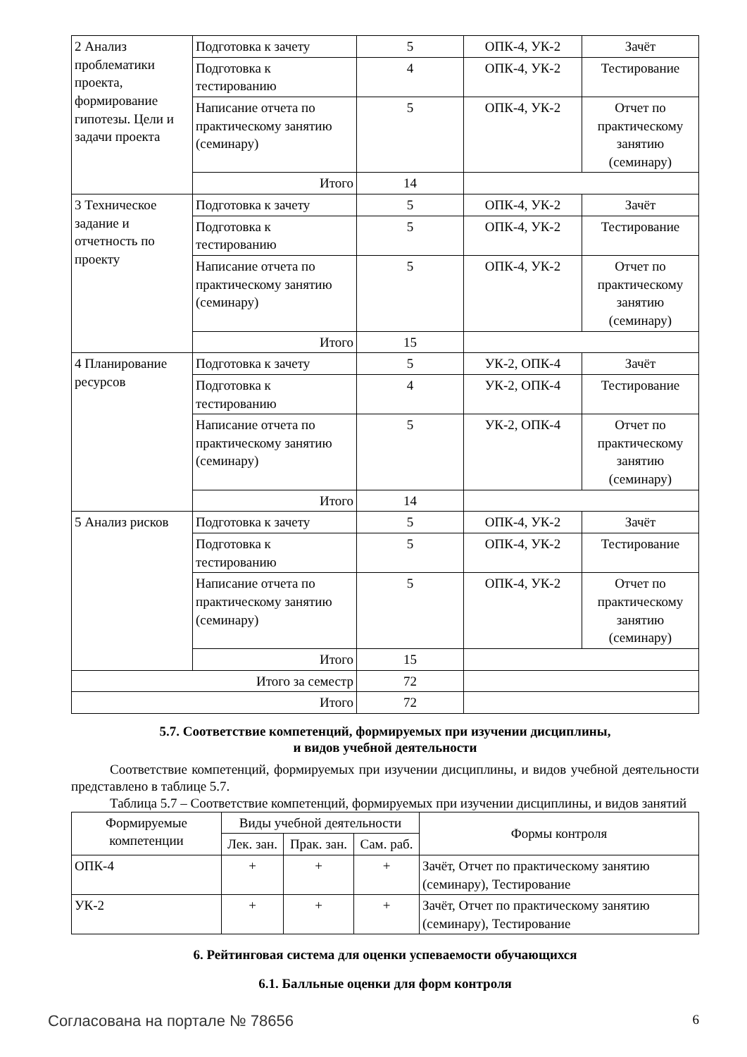| 2 Анализ проблематики проекта, формирование гипотезы. Цели и задачи проекта | Подготовка к зачету | 5 | ОПК-4, УК-2 | Зачёт |
| | Подготовка к тестированию | 4 | ОПК-4, УК-2 | Тестирование |
| | Написание отчета по практическому занятию (семинару) | 5 | ОПК-4, УК-2 | Отчет по практическому занятию (семинару) |
| | Итого | 14 | | |
| 3 Техническое задание и отчетность по проекту | Подготовка к зачету | 5 | ОПК-4, УК-2 | Зачёт |
| | Подготовка к тестированию | 5 | ОПК-4, УК-2 | Тестирование |
| | Написание отчета по практическому занятию (семинару) | 5 | ОПК-4, УК-2 | Отчет по практическому занятию (семинару) |
| | Итого | 15 | | |
| 4 Планирование ресурсов | Подготовка к зачету | 5 | УК-2, ОПК-4 | Зачёт |
| | Подготовка к тестированию | 4 | УК-2, ОПК-4 | Тестирование |
| | Написание отчета по практическому занятию (семинару) | 5 | УК-2, ОПК-4 | Отчет по практическому занятию (семинару) |
| | Итого | 14 | | |
| 5 Анализ рисков | Подготовка к зачету | 5 | ОПК-4, УК-2 | Зачёт |
| | Подготовка к тестированию | 5 | ОПК-4, УК-2 | Тестирование |
| | Написание отчета по практическому занятию (семинару) | 5 | ОПК-4, УК-2 | Отчет по практическому занятию (семинару) |
| | Итого | 15 | | |
| Итого за семестр | | 72 | | |
| Итого | | 72 | | |
5.7. Соответствие компетенций, формируемых при изучении дисциплины,
и видов учебной деятельности
Соответствие компетенций, формируемых при изучении дисциплины, и видов учебной деятельности представлено в таблице 5.7.
Таблица 5.7 – Соответствие компетенций, формируемых при изучении дисциплины, и видов занятий
| Формируемые компетенции | Виды учебной деятельности | | | Формы контроля |
| --- | --- | --- | --- | --- |
| | Лек. зан. | Прак. зан. | Сам. раб. | |
| ОПК-4 | + | + | + | Зачёт, Отчет по практическому занятию (семинару), Тестирование |
| УК-2 | + | + | + | Зачёт, Отчет по практическому занятию (семинару), Тестирование |
6. Рейтинговая система для оценки успеваемости обучающихся
6.1. Балльные оценки для форм контроля
Согласована на портале № 78656 6